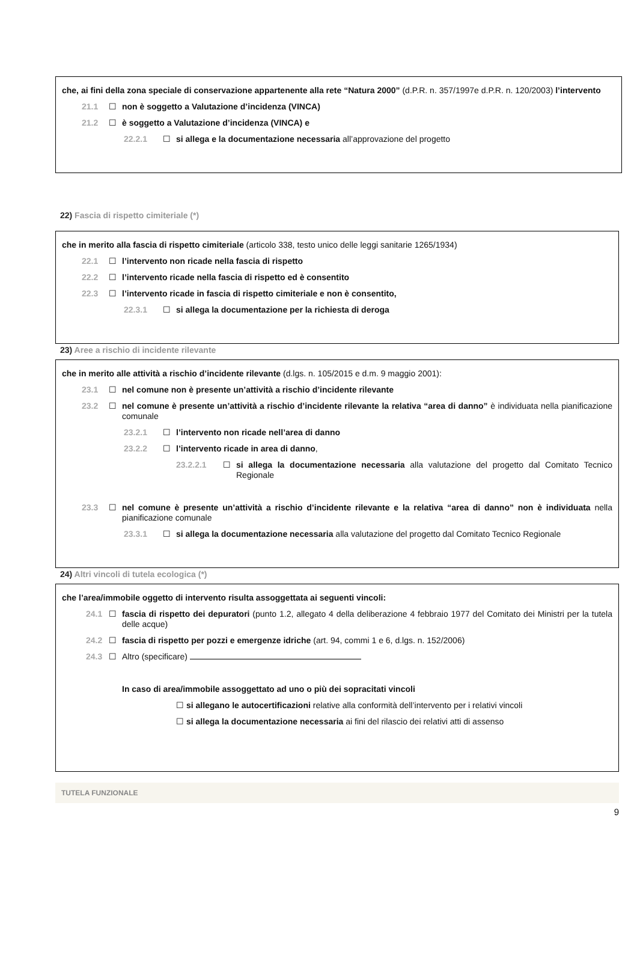che, ai fini della zona speciale di conservazione appartenente alla rete “Natura 2000” (d.P.R. n. 357/1997e d.P.R. n. 120/2003) l’intervento
21.1 ☐ non è soggetto a Valutazione d’incidenza (VINCA)
21.2 ☐ è soggetto a Valutazione d’incidenza (VINCA) e
22.2.1 ☐ si allega e la documentazione necessaria all’approvazione del progetto
22) Fascia di rispetto cimiteriale (*)
che in merito alla fascia di rispetto cimiteriale (articolo 338, testo unico delle leggi sanitarie 1265/1934)
22.1 ☐ l’intervento non ricade nella fascia di rispetto
22.2 ☐ l’intervento ricade nella fascia di rispetto ed è consentito
22.3 ☐ l’intervento ricade in fascia di rispetto cimiteriale e non è consentito,
22.3.1 ☐ si allega la documentazione per la richiesta di deroga
23) Aree a rischio di incidente rilevante
che in merito alle attività a rischio d’incidente rilevante (d.lgs. n. 105/2015 e d.m. 9 maggio 2001):
23.1 ☐ nel comune non è presente un’attività a rischio d’incidente rilevante
23.2 ☐ nel comune è presente un’attività a rischio d’incidente rilevante la relativa “area di danno” è individuata nella pianificazione comunale
23.2.1 ☐ l’intervento non ricade nell’area di danno
23.2.2 ☐ l’intervento ricade in area di danno,
23.2.2.1 ☐ si allega la documentazione necessaria alla valutazione del progetto dal Comitato Tecnico Regionale
23.3 ☐ nel comune è presente un’attività a rischio d’incidente rilevante e la relativa “area di danno” non è individuata nella pianificazione comunale
23.3.1 ☐ si allega la documentazione necessaria alla valutazione del progetto dal Comitato Tecnico Regionale
24) Altri vincoli di tutela ecologica (*)
che l’area/immobile oggetto di intervento risulta assoggettata ai seguenti vincoli:
24.1 ☐ fascia di rispetto dei depuratori (punto 1.2, allegato 4 della deliberazione 4 febbraio 1977 del Comitato dei Ministri per la tutela delle acque)
24.2 ☐ fascia di rispetto per pozzi e emergenze idriche (art. 94, commi 1 e 6, d.lgs. n. 152/2006)
24.3 ☐ Altro (specificare)
In caso di area/immobile assoggettato ad uno o più dei sopracitati vincoli
☐ si allegano le autocertificazioni relative alla conformità dell’intervento per i relativi vincoli
☐ si allega la documentazione necessaria ai fini del rilascio dei relativi atti di assenso
TUTELA FUNZIONALE
9